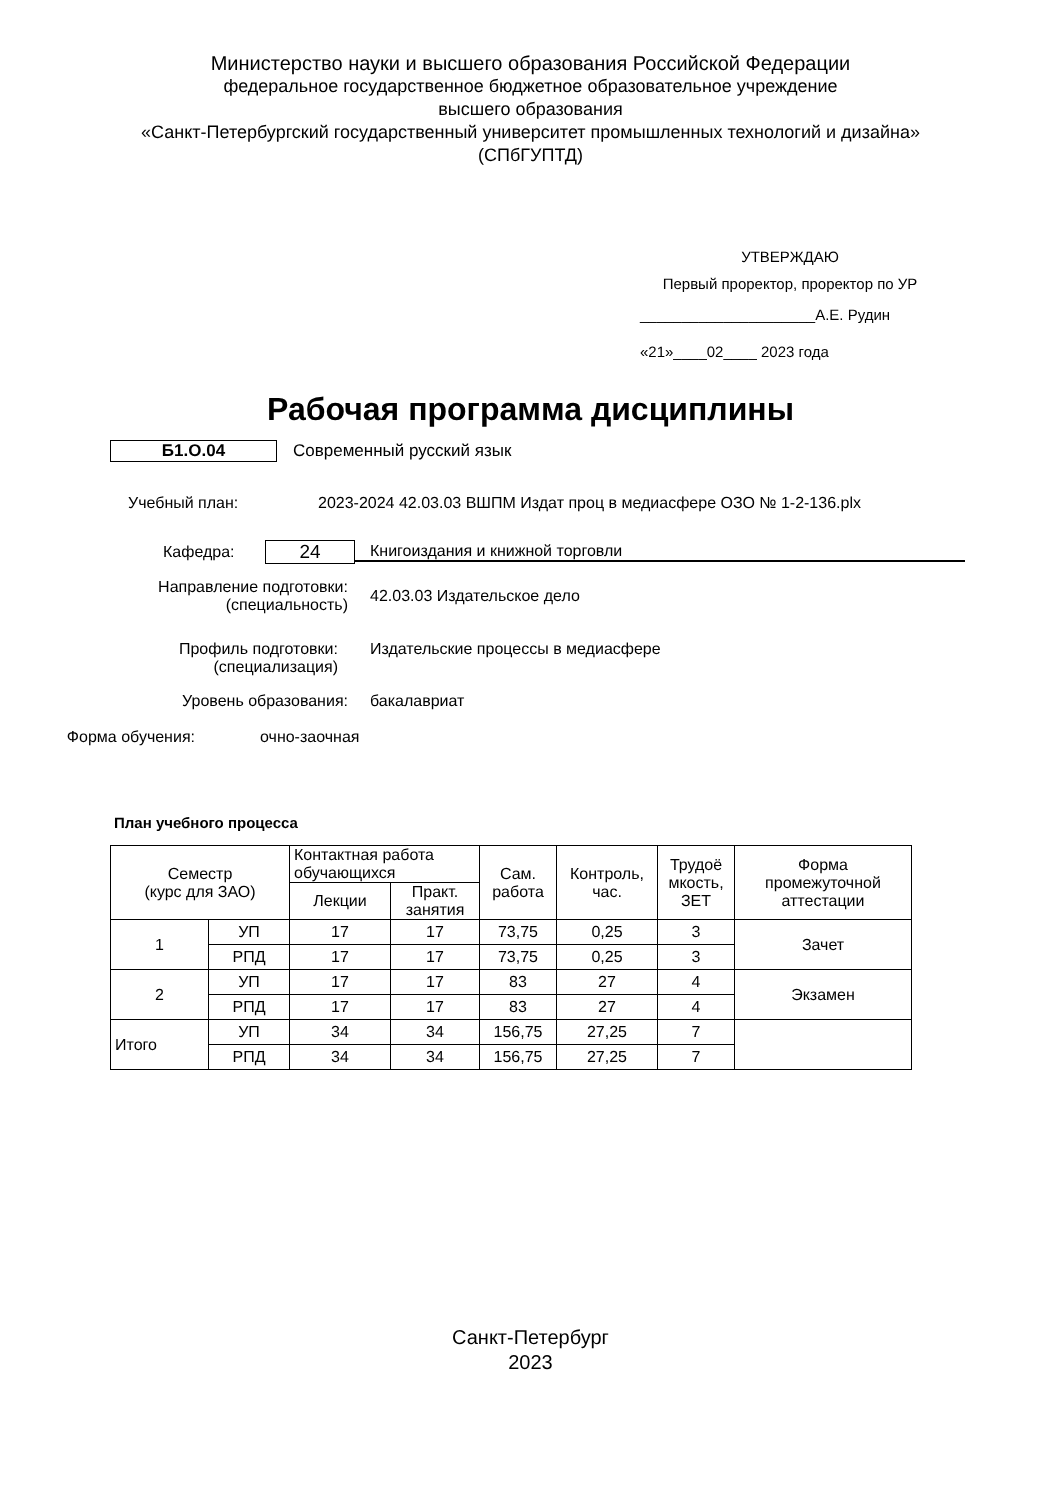Министерство науки и высшего образования Российской Федерации
федеральное государственное бюджетное образовательное учреждение
высшего образования
«Санкт-Петербургский государственный университет промышленных технологий и дизайна»
(СПбГУПТД)
УТВЕРЖДАЮ
Первый проректор, проректор по УР
_____________________А.Е. Рудин
«21»____02____ 2023 года
Рабочая программа дисциплины
Б1.О.04 Современный русский язык
Учебный план:
2023-2024 42.03.03 ВШПМ Издат проц в медиасфере ОЗО № 1-2-136.plx
Кафедра:
24
Книгоиздания и книжной торговли
Направление подготовки:
(специальность)
42.03.03 Издательское дело
Профиль подготовки:
(специализация)
Издательские процессы в медиасфере
Уровень образования: бакалавриат
Форма обучения: очно-заочная
План учебного процесса
| Семестр (курс для ЗАО) | | Контактная работа обучающихся | | Сам. работа | Контроль, час. | Трудоё мкость, ЗЕТ | Форма промежуточной аттестации |
| --- | --- | --- | --- | --- | --- | --- | --- |
| | | Лекции | Практ. занятия | | | | |
| 1 | УП | 17 | 17 | 73,75 | 0,25 | 3 | Зачет |
| | РПД | 17 | 17 | 73,75 | 0,25 | 3 | |
| 2 | УП | 17 | 17 | 83 | 27 | 4 | Экзамен |
| | РПД | 17 | 17 | 83 | 27 | 4 | |
| Итого | УП | 34 | 34 | 156,75 | 27,25 | 7 | |
| | РПД | 34 | 34 | 156,75 | 27,25 | 7 | |
Санкт-Петербург
2023